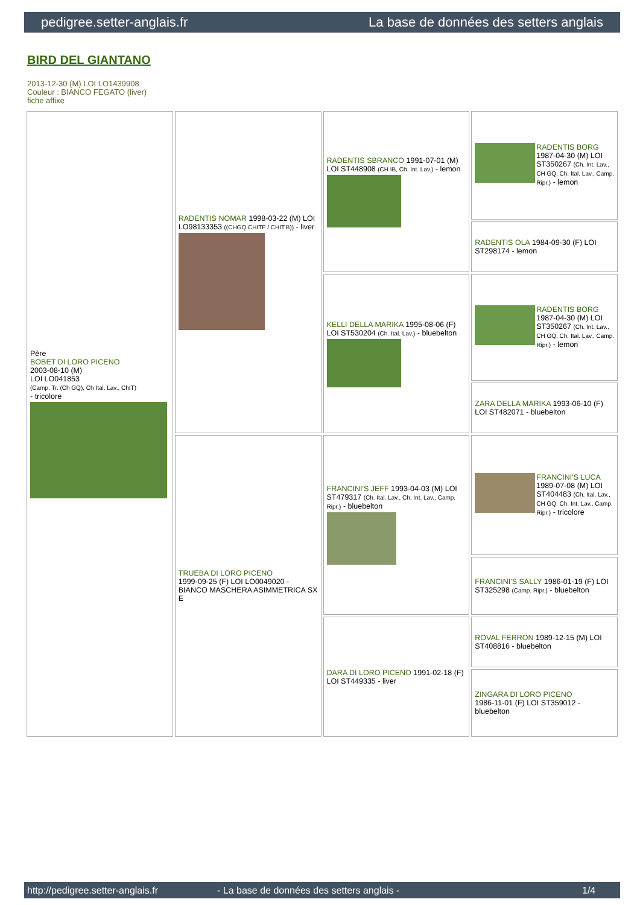pedigree.setter-anglais.fr La base de données des setters anglais
BIRD DEL GIANTANO
2013-12-30 (M) LOI LO1439908
Couleur : BIANCO FEGATO (liver)
fiche affixe
| Père BOBET DI LORO PICENO 2003-08-10 (M) LOI LO041853 (Camp. Tr. (Ch GQ), Ch Ital. Lav., ChIT) - tricolore | RADENTIS NOMAR 1998-03-22 (M) LOI LO98133353 ((CHGQ CHITF / CHIT.B)) - liver | RADENTIS SBRANCO 1991-07-01 (M) LOI ST448908 (CH IB, Ch. Int. Lav.) - lemon | RADENTIS BORG 1987-04-30 (M) LOI ST350267 (Ch. Int. Lav., CH GQ, Ch. Ital. Lav., Camp. Ripr.) - lemon |
| | | | RADENTIS OLA 1984-09-30 (F) LOI ST298174 - lemon |
| | | KELLI DELLA MARIKA 1995-08-06 (F) LOI ST530204 (Ch. Ital. Lav.) - bluebelton | RADENTIS BORG 1987-04-30 (M) LOI ST350267 (Ch. Int. Lav., CH GQ, Ch. Ital. Lav., Camp. Ripr.) - lemon |
| | | | ZARA DELLA MARIKA 1993-06-10 (F) LOI ST482071 - bluebelton |
| | TRUEBA DI LORO PICENO 1999-09-25 (F) LOI LO0049020 - BIANCO MASCHERA ASIMMETRICA SX E | FRANCINI'S JEFF 1993-04-03 (M) LOI ST479317 (Ch. Ital. Lav., Ch. Int. Lav., Camp. Ripr.) - bluebelton | FRANCINI'S LUCA 1989-07-08 (M) LOI ST404483 (Ch. Ital. Lav., CH GQ, Ch. Int. Lav., Camp. Ripr.) - tricolore |
| | | | FRANCINI'S SALLY 1986-01-19 (F) LOI ST325298 (Camp. Ripr.) - bluebelton |
| | | DARA DI LORO PICENO 1991-02-18 (F) LOI ST449335 - liver | ROVAL FERRON 1989-12-15 (M) LOI ST408816 - bluebelton |
| | | | ZINGARA DI LORO PICENO 1986-11-01 (F) LOI ST359012 - bluebelton |
http://pedigree.setter-anglais.fr - La base de données des setters anglais - 1/4